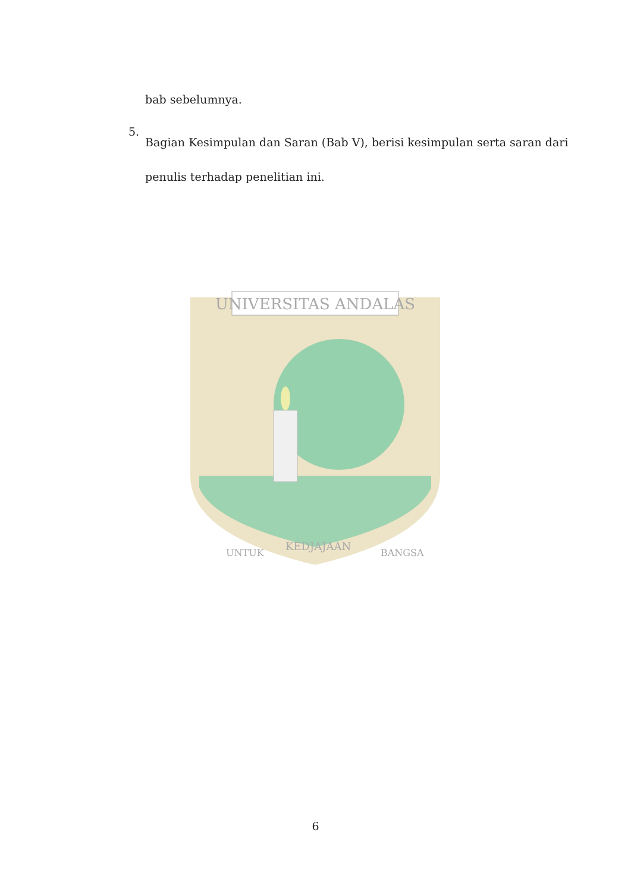UNIVERSITAS ANDALAS
UNTUK
KEDJAJAAN
BANGSA
bab sebelumnya.
5.
Bagian Kesimpulan dan Saran (Bab V), berisi kesimpulan serta saran dari
penulis terhadap penelitian ini.
6